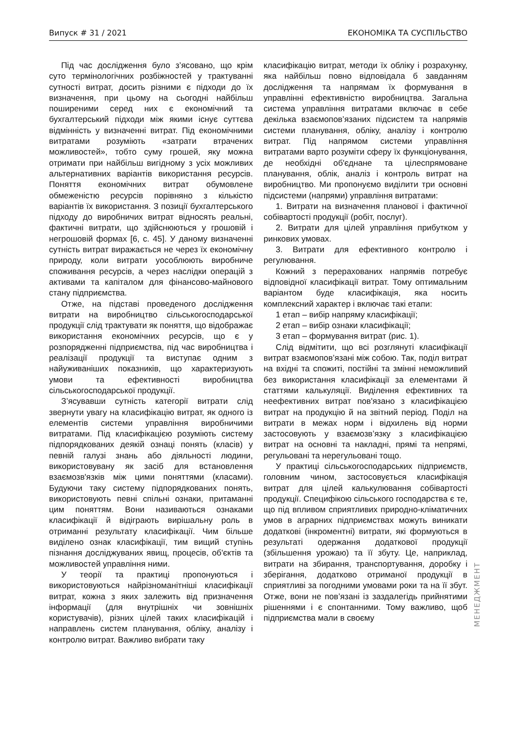Випуск # 31 / 2021 ЕКОНОМІКА ТА СУСПІЛЬСТВО
Під час дослідження було з’ясовано, що крім суто термінологічних розбіжностей у трактуванні сутності витрат, досить різними є підходи до їх визначення, при цьому на сьогодні найбільш поширеними серед них є економічний та бухгалтерський підходи між якими існує суттєва відмінність у визначенні витрат. Під економічними витратами розуміють «затрати втрачених можливостей», тобто суму грошей, яку можна отримати при найбільш вигідному з усіх можливих альтернативних варіантів використання ресурсів. Поняття економічних витрат обумовлене обмеженістю ресурсів порівняно з кількістю варіантів їх використання. З позиції бухгалтерського підходу до виробничих витрат відносять реальні, фактичні витрати, що здійснюються у грошовій і негрошовій формах [6, с. 45]. У даному визначенні сутність витрат виражається не через їх економічну природу, коли витрати уособлюють виробниче споживання ресурсів, а через наслідки операцій з активами та капіталом для фінансово-майнового стану підприємства.
Отже, на підставі проведеного дослідження витрати на виробництво сільськогосподарської продукції слід трактувати як поняття, що відображає використання економічних ресурсів, що є у розпорядженні підприємства, під час виробництва і реалізації продукції та виступає одним з найуживаніших показників, що характеризують умови та ефективності виробництва сільськогосподарської продукції.
З’ясувавши сутність категорії витрати слід звернути увагу на класифікацію витрат, як одного із елементів системи управління виробничими витратами. Під класифікацією розуміють систему підпорядкованих деякій ознаці понять (класів) у певній галузі знань або діяльності людини, використовувану як засіб для встановлення взаємозв'язків між цими поняттями (класами). Будуючи таку систему підпорядкованих понять, використовують певні спільні ознаки, притаманні цим поняттям. Вони називаються ознаками класифікації й відіграють вирішальну роль в отриманні результату класифікації. Чим більше виділено ознак класифікації, тим вищий ступінь пізнання досліджуваних явищ, процесів, об'єктів та можливостей управління ними.
У теорії та практиці пропонуються і використовуються найрізноманітніші класифікації витрат, кожна з яких залежить від призначення інформації (для внутрішніх чи зовнішніх користувачів), різних цілей таких класифікацій і направлень систем планування, обліку, аналізу і контролю витрат. Важливо вибрати таку
класифікацію витрат, методи їх обліку і розрахунку, яка найбільш повно відповідала б завданням дослідження та напрямам їх формування в управлінні ефективністю виробництва. Загальна система управління витратами включає в себе декілька взаємопов’язаних підсистем та напрямів системи планування, обліку, аналізу і контролю витрат. Під напрямом системи управління витратами варто розуміти сферу їх функціонування, де необхідні об'єднане та цілеспрямоване планування, облік, аналіз і контроль витрат на виробництво. Ми пропонуємо виділити три основні підсистеми (напрями) управління витратами:
1. Витрати на визначення планової і фактичної собівартості продукції (робіт, послуг).
2. Витрати для цілей управління прибутком у ринкових умовах.
3. Витрати для ефективного контролю і регулювання.
Кожний з перерахованих напрямів потребує відповідної класифікації витрат. Тому оптимальним варіантом буде класифікація, яка носить комплексний характер і включає такі етапи:
1 етап – вибір напряму класифікації;
2 етап – вибір ознаки класифікації;
3 етап – формування витрат (рис. 1).
Слід відмітити, що всі розглянуті класифікації витрат взаємопов’язані між собою. Так, поділ витрат на вхідні та спожиті, постійні та змінні неможливий без використання класифікації за елементами й статтями калькуляції. Виділення ефективних та неефективних витрат пов'язано з класифікацією витрат на продукцію й на звітний період. Поділ на витрати в межах норм і відхилень від норми застосовують у взаємозв’язку з класифікацією витрат на основні та накладні, прямі та непрямі, регульовані та нерегульовані тощо.
У практиці сільськогосподарських підприємств, головним чином, застосовується класифікація витрат для цілей калькулювання собівартості продукції. Специфікою сільського господарства є те, що під впливом сприятливих природно-кліматичних умов в аграрних підприємствах можуть виникати додаткові (інкроментні) витрати, які формуються в результаті одержання додаткової продукції (збільшення урожаю) та її збуту. Це, наприклад, витрати на збирання, транспортування, доробку і зберігання, додатково отриманої продукції в сприятливі за погодними умовами роки та на її збут. Отже, вони не пов’язані із заздалегідь прийнятими рішеннями і є спонтанними. Тому важливо, щоб підприємства мали в своєму
МЕНЕДЖМЕНТ